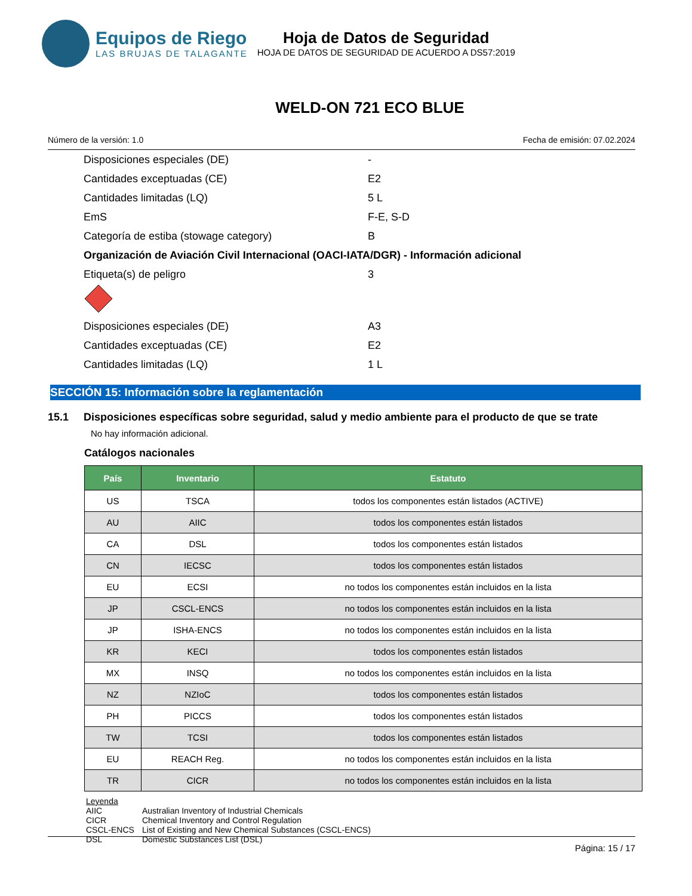Equipos de Riego
LAS BRUJAS DE TALAGANTE
Hoja de Datos de Seguridad
HOJA DE DATOS DE SEGURIDAD DE ACUERDO A DS57:2019
WELD-ON 721 ECO BLUE
Número de la versión: 1.0 Fecha de emisión: 07.02.2024
Disposiciones especiales (DE) -
Cantidades exceptuadas (CE) E2
Cantidades limitadas (LQ) 5 L
EmS F-E, S-D
Categoría de estiba (stowage category) B
Organización de Aviación Civil Internacional (OACI-IATA/DGR) - Información adicional
Etiqueta(s) de peligro 3
Disposiciones especiales (DE) A3
Cantidades exceptuadas (CE) E2
Cantidades limitadas (LQ) 1 L
SECCIÓN 15: Información sobre la reglamentación
15.1 Disposiciones específicas sobre seguridad, salud y medio ambiente para el producto de que se trate
No hay información adicional.
Catálogos nacionales
| País | Inventario | Estatuto |
| --- | --- | --- |
| US | TSCA | todos los componentes están listados (ACTIVE) |
| AU | AIIC | todos los componentes están listados |
| CA | DSL | todos los componentes están listados |
| CN | IECSC | todos los componentes están listados |
| EU | ECSI | no todos los componentes están incluidos en la lista |
| JP | CSCL-ENCS | no todos los componentes están incluidos en la lista |
| JP | ISHA-ENCS | no todos los componentes están incluidos en la lista |
| KR | KECI | todos los componentes están listados |
| MX | INSQ | no todos los componentes están incluidos en la lista |
| NZ | NZIoC | todos los componentes están listados |
| PH | PICCS | todos los componentes están listados |
| TW | TCSI | todos los componentes están listados |
| EU | REACH Reg. | no todos los componentes están incluidos en la lista |
| TR | CICR | no todos los componentes están incluidos en la lista |
Leyenda
AIIC Australian Inventory of Industrial Chemicals
CICR Chemical Inventory and Control Regulation
CSCL-ENCS List of Existing and New Chemical Substances (CSCL-ENCS)
DSL Domestic Substances List (DSL)
Página: 15 / 17